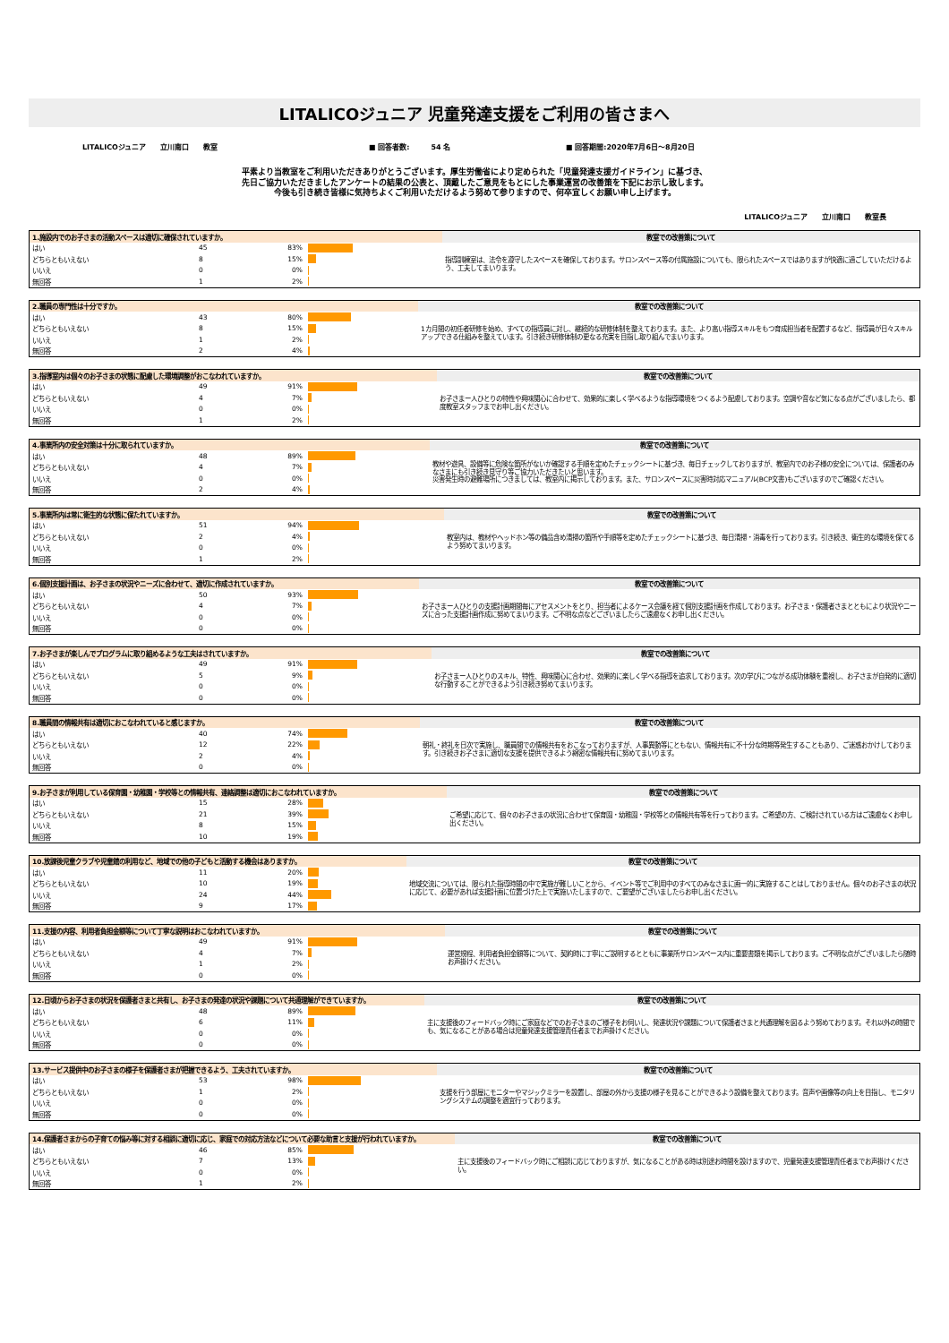LITALICOジュニア 児童発達支援をご利用の皆さまへ
LITALICOジュニア　　立川南口　　教室 ■ 回答者数:　　　54 名 ■ 回答期間:2020年7月6日～8月20日
平素より当教室をご利用いただきありがとうございます。厚生労働省により定められた「児童発達支援ガイドライン」に基づき、
先日ご協力いただきましたアンケートの結果の公表と、頂戴したご意見をもとにした事業運営の改善策を下記にお示し致します。
今後も引き続き皆様に気持ちよくご利用いただけるよう努めて参りますので、何卒宜しくお願い申し上げます。
LITALICOジュニア　　立川南口　　教室長
| 1.施設内でのお子さまの活動スペースは適切に確保されていますか。 | | | | 教室での改善策について |
| はい | 45 | 83% | | 指導訓練室は、法令を遵守したスペースを確保しております。サロンスペース等の付属施設についても、限られたスペースではありますが快適に過ごしていただけるよう、工夫してまいります。 |
| どちらともいえない | 8 | 15% | | |
| いいえ | 0 | 0% | | |
| 無回答 | 1 | 2% | | |
| 2.職員の専門性は十分ですか。 | | | | 教室での改善策について |
| はい | 43 | 80% | | 1カ月間の初任者研修を始め、すべての指導員に対し、継続的な研修体制を整えております。また、より高い指導スキルをもつ育成担当者を配置するなど、指導員が日々スキルアップできる仕組みを整えています。引き続き研修体制の更なる充実を目指し取り組んでまいります。 |
| どちらともいえない | 8 | 15% | | |
| いいえ | 1 | 2% | | |
| 無回答 | 2 | 4% | | |
| 3.指導室内は個々のお子さまの状態に配慮した環境調整がおこなわれていますか。 | | | | 教室での改善策について |
| はい | 49 | 91% | | お子さまー人ひとりの特性や興味関心に合わせて、効果的に楽しく学べるような指導環境をつくるよう配慮しております。空調や音など気になる点がございましたら、都度教室スタッフまでお申し出ください。 |
| どちらともいえない | 4 | 7% | | |
| いいえ | 0 | 0% | | |
| 無回答 | 1 | 2% | | |
| 4.事業所内の安全対策は十分に取られていますか。 | | | | 教室での改善策について |
| はい | 48 | 89% | | 教材や遊具、設備等に危険な箇所がないか確認する手順を定めたチェックシートに基づき、毎日チェックしておりますが、教室内でのお子様の安全については、保護者のみなさまにも引き続き見守り等ご協力いただきたいと思います。 災害発生時の避難場所につきましては、教室内に掲示しております。また、サロンスペースに災害時対応マニュアル(BCP文書)もございますのでご確認ください。 |
| どちらともいえない | 4 | 7% | | |
| いいえ | 0 | 0% | | |
| 無回答 | 2 | 4% | | |
| 5.事業所内は常に衛生的な状態に保たれていますか。 | | | | 教室での改善策について |
| はい | 51 | 94% | | 教室内は、教材やヘッドホン等の備品含め清掃の箇所や手順等を定めたチェックシートに基づき、毎日清掃・消毒を行っております。引き続き、衛生的な環境を保てるよう努めてまいります。 |
| どちらともいえない | 2 | 4% | | |
| いいえ | 0 | 0% | | |
| 無回答 | 1 | 2% | | |
| 6.個別支援計画は、お子さまの状況やニーズに合わせて、適切に作成されていますか。 | | | | 教室での改善策について |
| はい | 50 | 93% | | お子さまー人ひとりの支援計画期間毎にアセスメントをとり、担当者によるケース会議を経て個別支援計画を作成しております。お子さま・保護者さまとともにより状況やニーズに合った支援計画作成に努めてまいります。ご不明な点などございましたらご遠慮なくお申し出ください。 |
| どちらともいえない | 4 | 7% | | |
| いいえ | 0 | 0% | | |
| 無回答 | 0 | 0% | | |
| 7.お子さまが楽しんでプログラムに取り組めるような工夫はされていますか。 | | | | 教室での改善策について |
| はい | 49 | 91% | | お子さまー人ひとりのスキル、特性、興味関心に合わせ、効果的に楽しく学べる指導を追求しております。次の学びにつながる成功体験を重視し、お子さまが自発的に適切な行動することができるよう引き続き努めてまいります。 |
| どちらともいえない | 5 | 9% | | |
| いいえ | 0 | 0% | | |
| 無回答 | 0 | 0% | | |
| 8.職員間の情報共有は適切におこなわれていると感じますか。 | | | | 教室での改善策について |
| はい | 40 | 74% | | 朝礼・終礼を日次で実施し、職員間での情報共有をおこなっておりますが、人事異動等にともない、情報共有に不十分な時期等発生することもあり、ご迷惑おかけしております。引き続きお子さまに適切な支援を提供できるよう綿密な情報共有に努めてまいります。 |
| どちらともいえない | 12 | 22% | | |
| いいえ | 2 | 4% | | |
| 無回答 | 0 | 0% | | |
| 9.お子さまが利用している保育園・幼稚園・学校等との情報共有、連絡調整は適切におこなわれていますか。 | | | | 教室での改善策について |
| はい | 15 | 28% | | ご希望に応じて、個々のお子さまの状況に合わせて保育園・幼稚園・学校等との情報共有等を行っております。ご希望の方、ご検討されている方はご遠慮なくお申し出ください。 |
| どちらともいえない | 21 | 39% | | |
| いいえ | 8 | 15% | | |
| 無回答 | 10 | 19% | | |
| 10.放課後児童クラブや児童館の利用など、地域での他の子どもと活動する機会はありますか。 | | | | 教室での改善策について |
| はい | 11 | 20% | | 地域交流については、限られた指導時間の中で実施が難しいことから、イベント等でご利用中のすべてのみなさまに画一的に実施することはしておりません。個々のお子さまの状況に応じて、必要があれば支援計画に位置づけた上で実施いたしますので、ご要望がございましたらお申し出ください。 |
| どちらともいえない | 10 | 19% | | |
| いいえ | 24 | 44% | | |
| 無回答 | 9 | 17% | | |
| 11.支援の内容、利用者負担金額等について丁寧な説明はおこなわれていますか。 | | | | 教室での改善策について |
| はい | 49 | 91% | | 運営規程、利用者負担金額等について、契約時に丁寧にご説明するとともに事業所サロンスペース内に重要書類を掲示しております。ご不明な点がございましたら随時お声掛けください。 |
| どちらともいえない | 4 | 7% | | |
| いいえ | 1 | 2% | | |
| 無回答 | 0 | 0% | | |
| 12.日頃からお子さまの状況を保護者さまと共有し、お子さまの発達の状況や課題について共通理解ができていますか。 | | | | 教室での改善策について |
| はい | 48 | 89% | | 主に支援後のフィードバック時にご家庭などでのお子さまのご様子をお伺いし、発達状況や課題について保護者さまと共通理解を図るよう努めております。それ以外の時間でも、気になることがある場合は児童発達支援管理責任者までお声掛けください。 |
| どちらともいえない | 6 | 11% | | |
| いいえ | 0 | 0% | | |
| 無回答 | 0 | 0% | | |
| 13.サービス提供中のお子さまの様子を保護者さまが把握できるよう、工夫されていますか。 | | | | 教室での改善策について |
| はい | 53 | 98% | | 支援を行う部屋にモニターやマジックミラーを設置し、部屋の外から支援の様子を見ることができるよう設備を整えております。音声や画像等の向上を目指し、モニタリングシステムの調整を適宜行っております。 |
| どちらともいえない | 1 | 2% | | |
| いいえ | 0 | 0% | | |
| 無回答 | 0 | 0% | | |
| 14.保護者さまからの子育ての悩み等に対する相談に適切に応じ、家庭での対応方法などについて必要な助言と支援が行われていますか。 | | | | 教室での改善策について |
| はい | 46 | 85% | | 主に支援後のフィードバック時にご相談に応じておりますが、気になることがある時は別途お時間を設けますので、児童発達支援管理責任者までお声掛けください。 |
| どちらともいえない | 7 | 13% | | |
| いいえ | 0 | 0% | | |
| 無回答 | 1 | 2% | | |